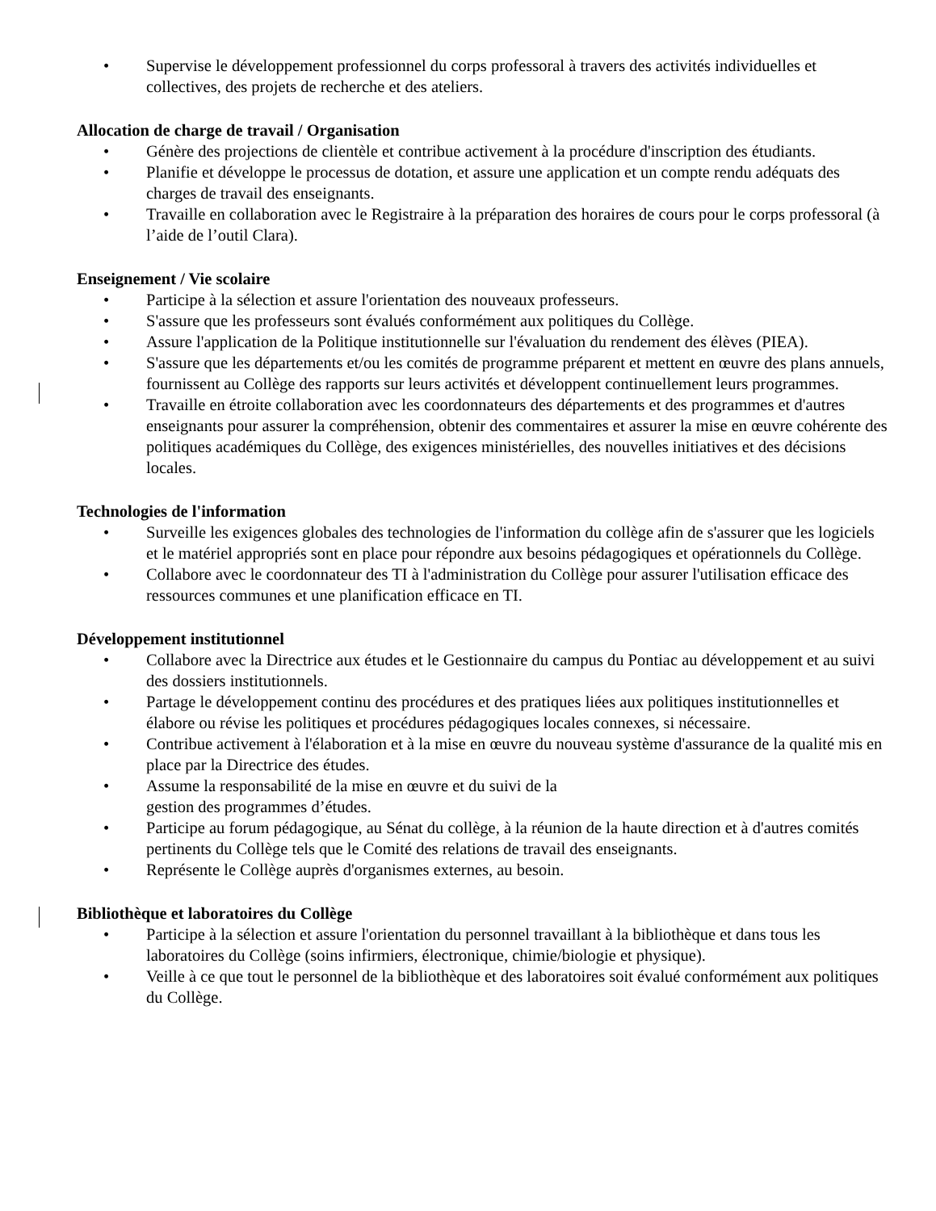• Supervise le développement professionnel du corps professoral à travers des activités individuelles et collectives, des projets de recherche et des ateliers.
Allocation de charge de travail / Organisation
• Génère des projections de clientèle et contribue activement à la procédure d'inscription des étudiants.
• Planifie et développe le processus de dotation, et assure une application et un compte rendu adéquats des charges de travail des enseignants.
• Travaille en collaboration avec le Registraire à la préparation des horaires de cours pour le corps professoral (à l’aide de l’outil Clara).
Enseignement / Vie scolaire
• Participe à la sélection et assure l'orientation des nouveaux professeurs.
• S'assure que les professeurs sont évalués conformément aux politiques du Collège.
• Assure l'application de la Politique institutionnelle sur l'évaluation du rendement des élèves (PIEA).
• S'assure que les départements et/ou les comités de programme préparent et mettent en œuvre des plans annuels, fournissent au Collège des rapports sur leurs activités et développent continuellement leurs programmes.
• Travaille en étroite collaboration avec les coordonnateurs des départements et des programmes et d'autres enseignants pour assurer la compréhension, obtenir des commentaires et assurer la mise en œuvre cohérente des politiques académiques du Collège, des exigences ministérielles, des nouvelles initiatives et des décisions locales.
Technologies de l'information
• Surveille les exigences globales des technologies de l'information du collège afin de s'assurer que les logiciels et le matériel appropriés sont en place pour répondre aux besoins pédagogiques et opérationnels du Collège.
• Collabore avec le coordonnateur des TI à l'administration du Collège pour assurer l'utilisation efficace des ressources communes et une planification efficace en TI.
Développement institutionnel
• Collabore avec la Directrice aux études et le Gestionnaire du campus du Pontiac au développement et au suivi des dossiers institutionnels.
• Partage le développement continu des procédures et des pratiques liées aux politiques institutionnelles et élabore ou révise les politiques et procédures pédagogiques locales connexes, si nécessaire.
• Contribue activement à l'élaboration et à la mise en œuvre du nouveau système d'assurance de la qualité mis en place par la Directrice des études.
• Assume la responsabilité de la mise en œuvre et du suivi de la
gestion des programmes d’études.
• Participe au forum pédagogique, au Sénat du collège, à la réunion de la haute direction et à d'autres comités pertinents du Collège tels que le Comité des relations de travail des enseignants.
• Représente le Collège auprès d'organismes externes, au besoin.
Bibliothèque et laboratoires du Collège
• Participe à la sélection et assure l'orientation du personnel travaillant à la bibliothèque et dans tous les laboratoires du Collège (soins infirmiers, électronique, chimie/biologie et physique).
• Veille à ce que tout le personnel de la bibliothèque et des laboratoires soit évalué conformément aux politiques du Collège.